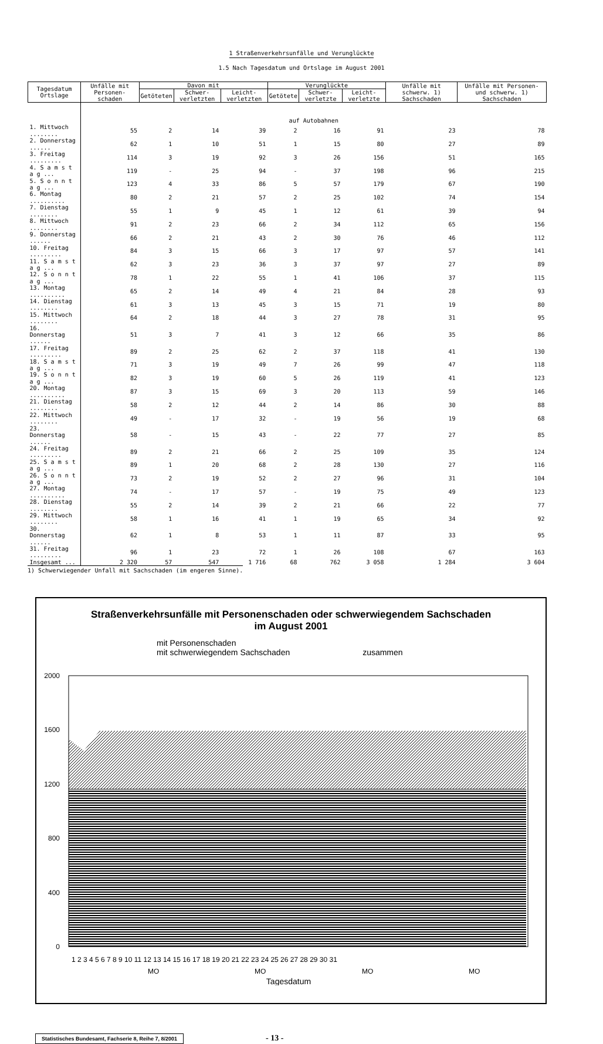1 Straßenverkehrsunfälle und Verunglückte
1.5 Nach Tagesdatum und Ortslage im August 2001
| Tagesdatum Ortslage | Unfälle mit Personen-schaden | Davon mit | | | Verunglückte | | | Unfälle mit schwerw. 1) Sachschaden | Unfälle mit Personen- und schwerw. 1) Sachschaden |
| --- | --- | --- | --- | --- | --- | --- | --- | --- | --- |
| | | Getöteten | Schwer-verletzten | Leicht-verletzten | Getötete | Schwer-verletzte | Leicht-verletzte | | |
| | auf Autobahnen | | | | | | | | |
| 1. Mittwoch ........ | 55 | 2 | 14 | 39 | 2 | 16 | 91 | 23 | 78 |
| 2. Donnerstag ...... | 62 | 1 | 10 | 51 | 1 | 15 | 80 | 27 | 89 |
| 3. Freitag ......... | 114 | 3 | 19 | 92 | 3 | 26 | 156 | 51 | 165 |
| 4. S a m s t a g ... | 119 | - | 25 | 94 | - | 37 | 198 | 96 | 215 |
| 5. S o n n t a g ... | 123 | 4 | 33 | 86 | 5 | 57 | 179 | 67 | 190 |
| 6. Montag .......... | 80 | 2 | 21 | 57 | 2 | 25 | 102 | 74 | 154 |
| 7. Dienstag ........ | 55 | 1 | 9 | 45 | 1 | 12 | 61 | 39 | 94 |
| 8. Mittwoch ........ | 91 | 2 | 23 | 66 | 2 | 34 | 112 | 65 | 156 |
| 9. Donnerstag ...... | 66 | 2 | 21 | 43 | 2 | 30 | 76 | 46 | 112 |
| 10. Freitag ......... | 84 | 3 | 15 | 66 | 3 | 17 | 97 | 57 | 141 |
| 11. S a m s t a g ... | 62 | 3 | 23 | 36 | 3 | 37 | 97 | 27 | 89 |
| 12. S o n n t a g ... | 78 | 1 | 22 | 55 | 1 | 41 | 106 | 37 | 115 |
| 13. Montag .......... | 65 | 2 | 14 | 49 | 4 | 21 | 84 | 28 | 93 |
| 14. Dienstag ........ | 61 | 3 | 13 | 45 | 3 | 15 | 71 | 19 | 80 |
| 15. Mittwoch ........ | 64 | 2 | 18 | 44 | 3 | 27 | 78 | 31 | 95 |
| 16. Donnerstag ...... | 51 | 3 | 7 | 41 | 3 | 12 | 66 | 35 | 86 |
| 17. Freitag ......... | 89 | 2 | 25 | 62 | 2 | 37 | 118 | 41 | 130 |
| 18. S a m s t a g ... | 71 | 3 | 19 | 49 | 7 | 26 | 99 | 47 | 118 |
| 19. S o n n t a g ... | 82 | 3 | 19 | 60 | 5 | 26 | 119 | 41 | 123 |
| 20. Montag .......... | 87 | 3 | 15 | 69 | 3 | 20 | 113 | 59 | 146 |
| 21. Dienstag ........ | 58 | 2 | 12 | 44 | 2 | 14 | 86 | 30 | 88 |
| 22. Mittwoch ........ | 49 | - | 17 | 32 | - | 19 | 56 | 19 | 68 |
| 23. Donnerstag ...... | 58 | - | 15 | 43 | - | 22 | 77 | 27 | 85 |
| 24. Freitag ......... | 89 | 2 | 21 | 66 | 2 | 25 | 109 | 35 | 124 |
| 25. S a m s t a g ... | 89 | 1 | 20 | 68 | 2 | 28 | 130 | 27 | 116 |
| 26. S o n n t a g ... | 73 | 2 | 19 | 52 | 2 | 27 | 96 | 31 | 104 |
| 27. Montag .......... | 74 | - | 17 | 57 | - | 19 | 75 | 49 | 123 |
| 28. Dienstag ........ | 55 | 2 | 14 | 39 | 2 | 21 | 66 | 22 | 77 |
| 29. Mittwoch ........ | 58 | 1 | 16 | 41 | 1 | 19 | 65 | 34 | 92 |
| 30. Donnerstag ...... | 62 | 1 | 8 | 53 | 1 | 11 | 87 | 33 | 95 |
| 31. Freitag ......... | 96 | 1 | 23 | 72 | 1 | 26 | 108 | 67 | 163 |
| Insgesamt ... | 2 320 | 57 | 547 | 1 716 | 68 | 762 | 3 058 | 1 284 | 3 604 |
1) Schwerwiegender Unfall mit Sachschaden (im engeren Sinne).
Straßenverkehrsunfälle mit Personenschaden oder schwerwiegendem Sachschaden
im August 2001
mit Personenschaden
mit schwerwiegendem Sachschaden zusammen
2000
1600
1200
800
400
0
1 2 3 4 5 6 7 8 9 10 11 12 13 14 15 16 17 18 19 20 21 22 23 24 25 26 27 28 29 30 31
MO
MO
MO
MO
Tagesdatum
Statistisches Bundesamt, Fachserie 8, Reihe 7, 8/2001 - 13 -